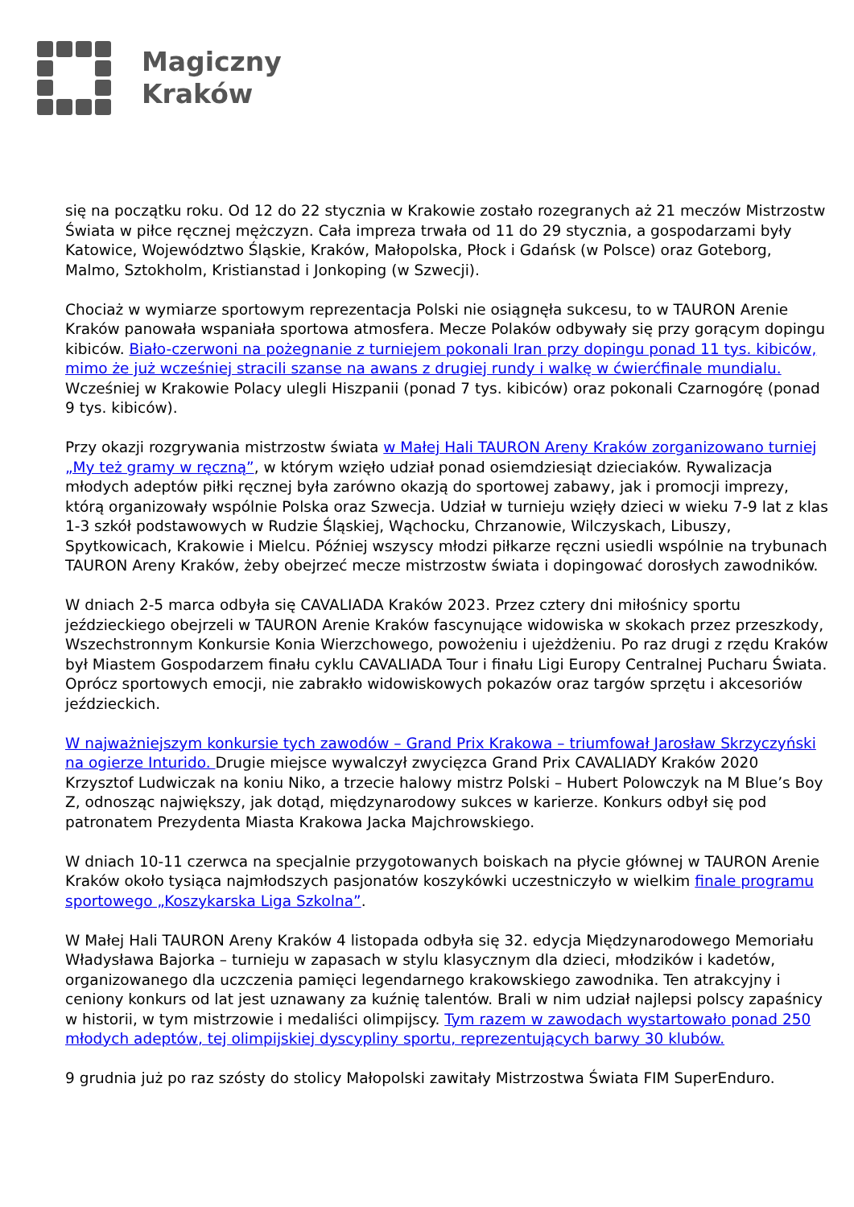Magiczny
Kraków
się na początku roku. Od 12 do 22 stycznia w Krakowie zostało rozegranych aż 21 meczów Mistrzostw Świata w piłce ręcznej mężczyzn. Cała impreza trwała od 11 do 29 stycznia, a gospodarzami były Katowice, Województwo Śląskie, Kraków, Małopolska, Płock i Gdańsk (w Polsce) oraz Goteborg, Malmo, Sztokholm, Kristianstad i Jonkoping (w Szwecji).
Chociaż w wymiarze sportowym reprezentacja Polski nie osiągnęła sukcesu, to w TAURON Arenie Kraków panowała wspaniała sportowa atmosfera. Mecze Polaków odbywały się przy gorącym dopingu kibiców. Biało-czerwoni na pożegnanie z turniejem pokonali Iran przy dopingu ponad 11 tys. kibiców, mimo że już wcześniej stracili szanse na awans z drugiej rundy i walkę w ćwierćfinale mundialu. Wcześniej w Krakowie Polacy ulegli Hiszpanii (ponad 7 tys. kibiców) oraz pokonali Czarnogórę (ponad 9 tys. kibiców).
Przy okazji rozgrywania mistrzostw świata w Małej Hali TAURON Areny Kraków zorganizowano turniej „My też gramy w ręczną”, w którym wzięło udział ponad osiemdziesiąt dzieciaków. Rywalizacja młodych adeptów piłki ręcznej była zarówno okazją do sportowej zabawy, jak i promocji imprezy, którą organizowały wspólnie Polska oraz Szwecja. Udział w turnieju wzięły dzieci w wieku 7-9 lat z klas 1-3 szkół podstawowych w Rudzie Śląskiej, Wąchocku, Chrzanowie, Wilczyskach, Libuszy, Spytkowicach, Krakowie i Mielcu. Później wszyscy młodzi piłkarze ręczni usiedli wspólnie na trybunach TAURON Areny Kraków, żeby obejrzeć mecze mistrzostw świata i dopingować dorosłych zawodników.
W dniach 2-5 marca odbyła się CAVALIADA Kraków 2023. Przez cztery dni miłośnicy sportu jeździeckiego obejrzeli w TAURON Arenie Kraków fascynujące widowiska w skokach przez przeszkody, Wszechstronnym Konkursie Konia Wierzchowego, powożeniu i ujeżdżeniu. Po raz drugi z rzędu Kraków był Miastem Gospodarzem finału cyklu CAVALIADA Tour i finału Ligi Europy Centralnej Pucharu Świata. Oprócz sportowych emocji, nie zabrakło widowiskowych pokazów oraz targów sprzętu i akcesoriów jeździeckich.
W najważniejszym konkursie tych zawodów – Grand Prix Krakowa – triumfował Jarosław Skrzyczyński na ogierze Inturido. Drugie miejsce wywalczył zwycięzca Grand Prix CAVALIADY Kraków 2020 Krzysztof Ludwiczak na koniu Niko, a trzecie halowy mistrz Polski – Hubert Polowczyk na M Blue’s Boy Z, odnosząc największy, jak dotąd, międzynarodowy sukces w karierze. Konkurs odbył się pod patronatem Prezydenta Miasta Krakowa Jacka Majchrowskiego.
W dniach 10-11 czerwca na specjalnie przygotowanych boiskach na płycie głównej w TAURON Arenie Kraków około tysiąca najmłodszych pasjonatów koszykówki uczestniczyło w wielkim finale programu sportowego „Koszykarska Liga Szkolna”.
W Małej Hali TAURON Areny Kraków 4 listopada odbyła się 32. edycja Międzynarodowego Memoriału Władysława Bajorka – turnieju w zapasach w stylu klasycznym dla dzieci, młodzików i kadetów, organizowanego dla uczczenia pamięci legendarnego krakowskiego zawodnika. Ten atrakcyjny i ceniony konkurs od lat jest uznawany za kuźnię talentów. Brali w nim udział najlepsi polscy zapaśnicy w historii, w tym mistrzowie i medaliści olimpijscy. Tym razem w zawodach wystartowało ponad 250 młodych adeptów, tej olimpijskiej dyscypliny sportu, reprezentujących barwy 30 klubów.
9 grudnia już po raz szósty do stolicy Małopolski zawitały Mistrzostwa Świata FIM SuperEnduro.